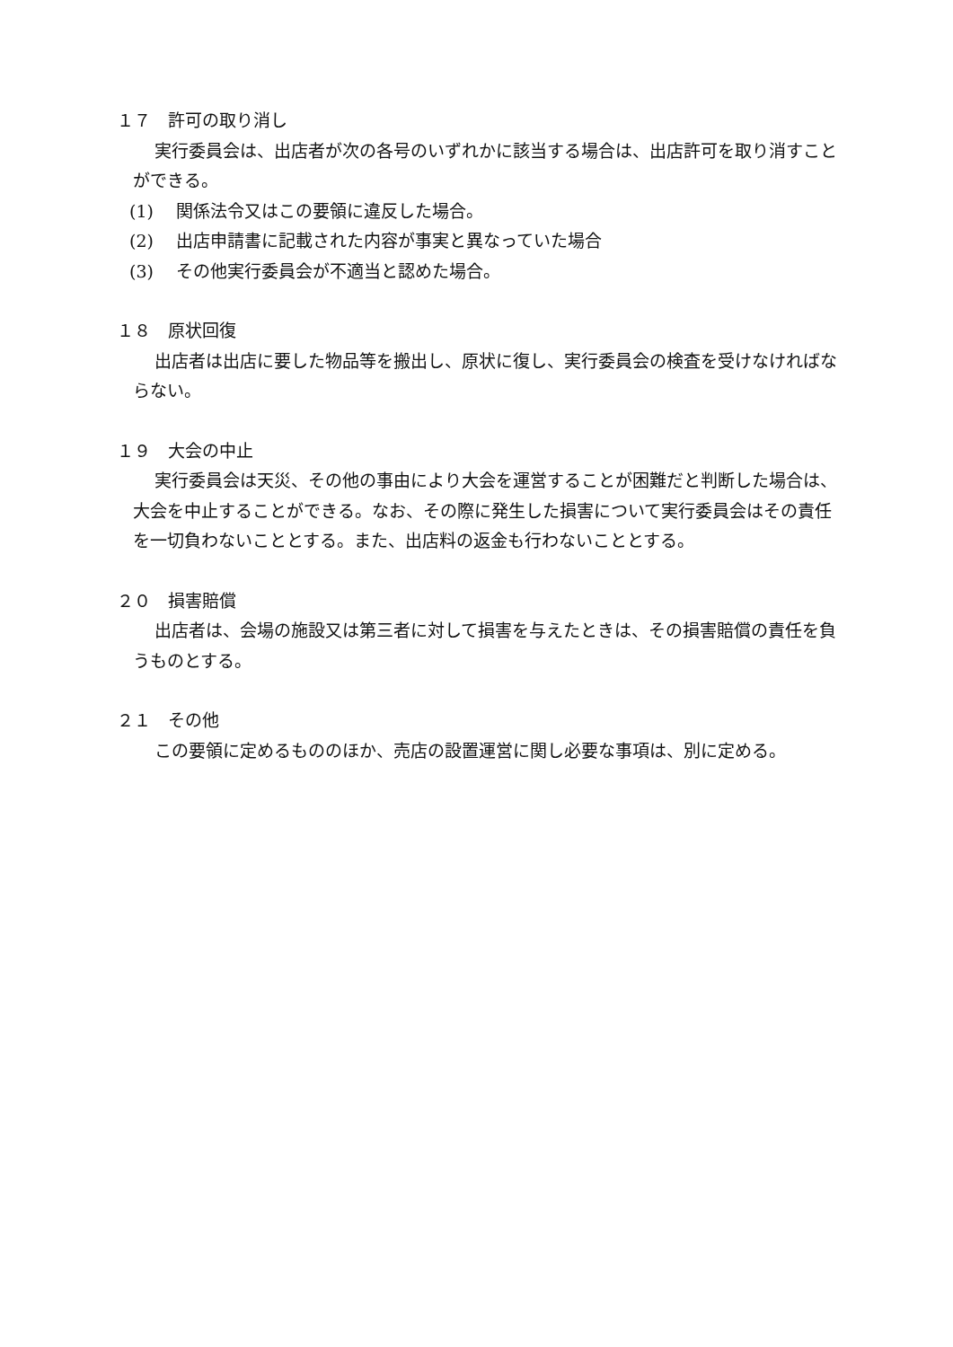１７　許可の取り消し
実行委員会は、出店者が次の各号のいずれかに該当する場合は、出店許可を取り消すことができる。
(1)　 関係法令又はこの要領に違反した場合。
(2)　 出店申請書に記載された内容が事実と異なっていた場合
(3)　 その他実行委員会が不適当と認めた場合。
１８　原状回復
出店者は出店に要した物品等を搬出し、原状に復し、実行委員会の検査を受けなければならない。
１９　大会の中止
実行委員会は天災、その他の事由により大会を運営することが困難だと判断した場合は、大会を中止することができる。なお、その際に発生した損害について実行委員会はその責任を一切負わないこととする。また、出店料の返金も行わないこととする。
２０　損害賠償
出店者は、会場の施設又は第三者に対して損害を与えたときは、その損害賠償の責任を負うものとする。
２１　その他
この要領に定めるもののほか、売店の設置運営に関し必要な事項は、別に定める。